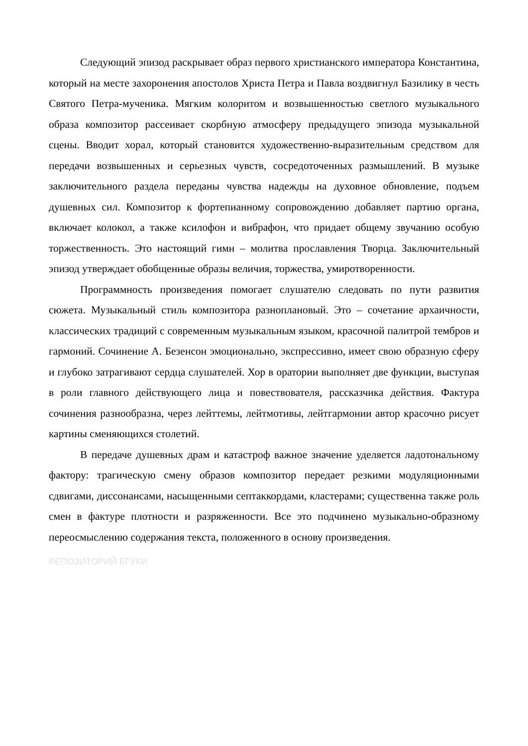Следующий эпизод раскрывает образ первого христианского императора Константина, который на месте захоронения апостолов Христа Петра и Павла воздвигнул Базилику в честь Святого Петра-мученика. Мягким колоритом и возвышенностью светлого музыкального образа композитор рассеивает скорбную атмосферу предыдущего эпизода музыкальной сцены. Вводит хорал, который становится художественно-выразительным средством для передачи возвышенных и серьезных чувств, сосредоточенных размышлений. В музыке заключительного раздела переданы чувства надежды на духовное обновление, подъем душевных сил. Композитор к фортепианному сопровождению добавляет партию органа, включает колокол, а также ксилофон и вибрафон, что придает общему звучанию особую торжественность. Это настоящий гимн – молитва прославления Творца. Заключительный эпизод утверждает обобщенные образы величия, торжества, умиротворенности.
Программность произведения помогает слушателю следовать по пути развития сюжета. Музыкальный стиль композитора разноплановый. Это – сочетание архаичности, классических традиций с современным музыкальным языком, красочной палитрой тембров и гармоний. Сочинение А. Безенсон эмоционально, экспрессивно, имеет свою образную сферу и глубоко затрагивают сердца слушателей. Хор в оратории выполняет две функции, выступая в роли главного действующего лица и повествователя, рассказчика действия. Фактура сочинения разнообразна, через лейттемы, лейтмотивы, лейтгармонии автор красочно рисует картины сменяющихся столетий.
В передаче душевных драм и катастроф важное значение уделяется ладотональному фактору: трагическую смену образов композитор передает резкими модуляционными сдвигами, диссонансами, насыщенными септаккордами, кластерами; существенна также роль смен в фактуре плотности и разряженности. Все это подчинено музыкально-образному переосмыслению содержания текста, положенного в основу произведения.
РЕПОЗИТОРИЙ БГУКИ